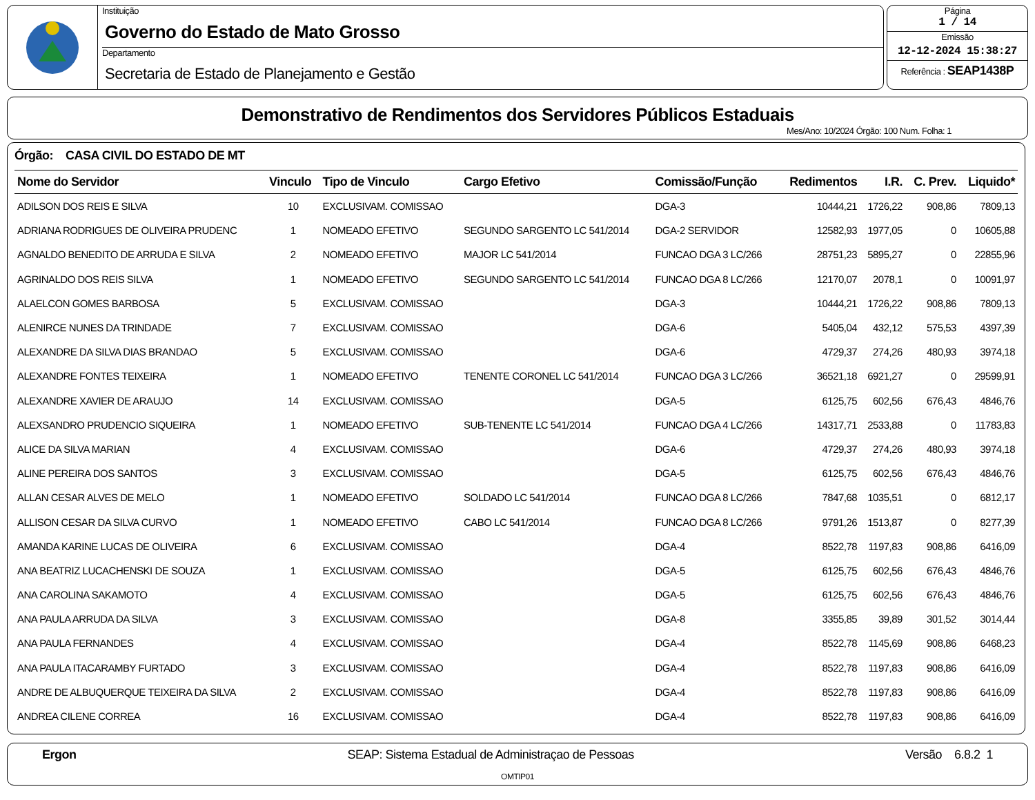Instituição
Governo do Estado de Mato Grosso
Departamento
Secretaria de Estado de Planejamento e Gestão
Página
1 / 14
Emissão
12-12-2024 15:38:27
Referência : SEAP1438P
Demonstrativo de Rendimentos dos Servidores Públicos Estaduais
Mes/Ano: 10/2024 Órgão: 100 Num. Folha: 1
Órgão: CASA CIVIL DO ESTADO DE MT
| Nome do Servidor | Vinculo | Tipo de Vinculo | Cargo Efetivo | Comissão/Função | Redimentos | I.R. | C. Prev. | Liquido* |
| --- | --- | --- | --- | --- | --- | --- | --- | --- |
| ADILSON DOS REIS E SILVA | 10 | EXCLUSIVAM. COMISSAO | | DGA-3 | 10444,21 | 1726,22 | 908,86 | 7809,13 |
| ADRIANA RODRIGUES DE OLIVEIRA PRUDENC | 1 | NOMEADO EFETIVO | SEGUNDO SARGENTO LC 541/2014 | DGA-2 SERVIDOR | 12582,93 | 1977,05 | 0 | 10605,88 |
| AGNALDO BENEDITO DE ARRUDA E SILVA | 2 | NOMEADO EFETIVO | MAJOR LC 541/2014 | FUNCAO DGA 3 LC/266 | 28751,23 | 5895,27 | 0 | 22855,96 |
| AGRINALDO DOS REIS SILVA | 1 | NOMEADO EFETIVO | SEGUNDO SARGENTO LC 541/2014 | FUNCAO DGA 8 LC/266 | 12170,07 | 2078,1 | 0 | 10091,97 |
| ALAELCON GOMES BARBOSA | 5 | EXCLUSIVAM. COMISSAO | | DGA-3 | 10444,21 | 1726,22 | 908,86 | 7809,13 |
| ALENIRCE NUNES DA TRINDADE | 7 | EXCLUSIVAM. COMISSAO | | DGA-6 | 5405,04 | 432,12 | 575,53 | 4397,39 |
| ALEXANDRE DA SILVA DIAS BRANDAO | 5 | EXCLUSIVAM. COMISSAO | | DGA-6 | 4729,37 | 274,26 | 480,93 | 3974,18 |
| ALEXANDRE FONTES TEIXEIRA | 1 | NOMEADO EFETIVO | TENENTE CORONEL LC 541/2014 | FUNCAO DGA 3 LC/266 | 36521,18 | 6921,27 | 0 | 29599,91 |
| ALEXANDRE XAVIER DE ARAUJO | 14 | EXCLUSIVAM. COMISSAO | | DGA-5 | 6125,75 | 602,56 | 676,43 | 4846,76 |
| ALEXSANDRO PRUDENCIO SIQUEIRA | 1 | NOMEADO EFETIVO | SUB-TENENTE LC 541/2014 | FUNCAO DGA 4 LC/266 | 14317,71 | 2533,88 | 0 | 11783,83 |
| ALICE DA SILVA MARIAN | 4 | EXCLUSIVAM. COMISSAO | | DGA-6 | 4729,37 | 274,26 | 480,93 | 3974,18 |
| ALINE PEREIRA DOS SANTOS | 3 | EXCLUSIVAM. COMISSAO | | DGA-5 | 6125,75 | 602,56 | 676,43 | 4846,76 |
| ALLAN CESAR ALVES DE MELO | 1 | NOMEADO EFETIVO | SOLDADO LC 541/2014 | FUNCAO DGA 8 LC/266 | 7847,68 | 1035,51 | 0 | 6812,17 |
| ALLISON CESAR DA SILVA CURVO | 1 | NOMEADO EFETIVO | CABO LC 541/2014 | FUNCAO DGA 8 LC/266 | 9791,26 | 1513,87 | 0 | 8277,39 |
| AMANDA KARINE LUCAS DE OLIVEIRA | 6 | EXCLUSIVAM. COMISSAO | | DGA-4 | 8522,78 | 1197,83 | 908,86 | 6416,09 |
| ANA BEATRIZ LUCACHENSKI DE SOUZA | 1 | EXCLUSIVAM. COMISSAO | | DGA-5 | 6125,75 | 602,56 | 676,43 | 4846,76 |
| ANA CAROLINA SAKAMOTO | 4 | EXCLUSIVAM. COMISSAO | | DGA-5 | 6125,75 | 602,56 | 676,43 | 4846,76 |
| ANA PAULA ARRUDA DA SILVA | 3 | EXCLUSIVAM. COMISSAO | | DGA-8 | 3355,85 | 39,89 | 301,52 | 3014,44 |
| ANA PAULA FERNANDES | 4 | EXCLUSIVAM. COMISSAO | | DGA-4 | 8522,78 | 1145,69 | 908,86 | 6468,23 |
| ANA PAULA ITACARAMBY FURTADO | 3 | EXCLUSIVAM. COMISSAO | | DGA-4 | 8522,78 | 1197,83 | 908,86 | 6416,09 |
| ANDRE DE ALBUQUERQUE TEIXEIRA DA SILVA | 2 | EXCLUSIVAM. COMISSAO | | DGA-4 | 8522,78 | 1197,83 | 908,86 | 6416,09 |
| ANDREA CILENE CORREA | 16 | EXCLUSIVAM. COMISSAO | | DGA-4 | 8522,78 | 1197,83 | 908,86 | 6416,09 |
Ergon SEAP: Sistema Estadual de Administraçao de Pessoas Versão 6.8.2 1
OMTIP01